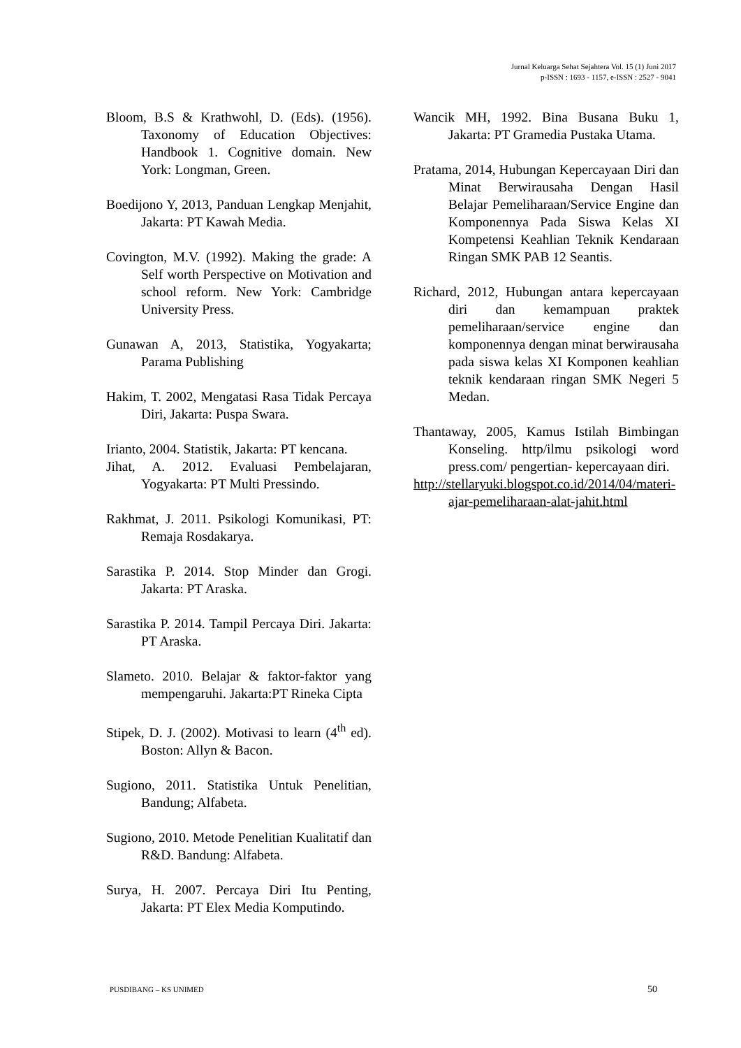Jurnal Keluarga Sehat Sejahtera Vol. 15 (1) Juni 2017
p-ISSN : 1693 - 1157, e-ISSN : 2527 - 9041
Bloom, B.S & Krathwohl, D. (Eds). (1956). Taxonomy of Education Objectives: Handbook 1. Cognitive domain. New York: Longman, Green.
Boedijono Y, 2013, Panduan Lengkap Menjahit, Jakarta: PT Kawah Media.
Covington, M.V. (1992). Making the grade: A Self worth Perspective on Motivation and school reform. New York: Cambridge University Press.
Gunawan A, 2013, Statistika, Yogyakarta; Parama Publishing
Hakim, T. 2002, Mengatasi Rasa Tidak Percaya Diri, Jakarta: Puspa Swara.
Irianto, 2004. Statistik, Jakarta: PT kencana.
Jihat, A. 2012. Evaluasi Pembelajaran, Yogyakarta: PT Multi Pressindo.
Rakhmat, J. 2011. Psikologi Komunikasi, PT: Remaja Rosdakarya.
Sarastika P. 2014. Stop Minder dan Grogi. Jakarta: PT Araska.
Sarastika P. 2014. Tampil Percaya Diri. Jakarta: PT Araska.
Slameto. 2010. Belajar & faktor-faktor yang mempengaruhi. Jakarta:PT Rineka Cipta
Stipek, D. J. (2002). Motivasi to learn (4<sup>th</sup> ed). Boston: Allyn & Bacon.
Sugiono, 2011. Statistika Untuk Penelitian, Bandung; Alfabeta.
Sugiono, 2010. Metode Penelitian Kualitatif dan R&D. Bandung: Alfabeta.
Surya, H. 2007. Percaya Diri Itu Penting, Jakarta: PT Elex Media Komputindo.
Wancik MH, 1992. Bina Busana Buku 1, Jakarta: PT Gramedia Pustaka Utama.
Pratama, 2014, Hubungan Kepercayaan Diri dan Minat Berwirausaha Dengan Hasil Belajar Pemeliharaan/Service Engine dan Komponennya Pada Siswa Kelas XI Kompetensi Keahlian Teknik Kendaraan Ringan SMK PAB 12 Seantis.
Richard, 2012, Hubungan antara kepercayaan diri dan kemampuan praktek pemeliharaan/service engine dan komponennya dengan minat berwirausaha pada siswa kelas XI Komponen keahlian teknik kendaraan ringan SMK Negeri 5 Medan.
Thantaway, 2005, Kamus Istilah Bimbingan Konseling. http/ilmu psikologi word press.com/ pengertian- kepercayaan diri.
http://stellaryuki.blogspot.co.id/2014/04/materi-ajar-pemeliharaan-alat-jahit.html
PUSDIBANG – KS UNIMED 50